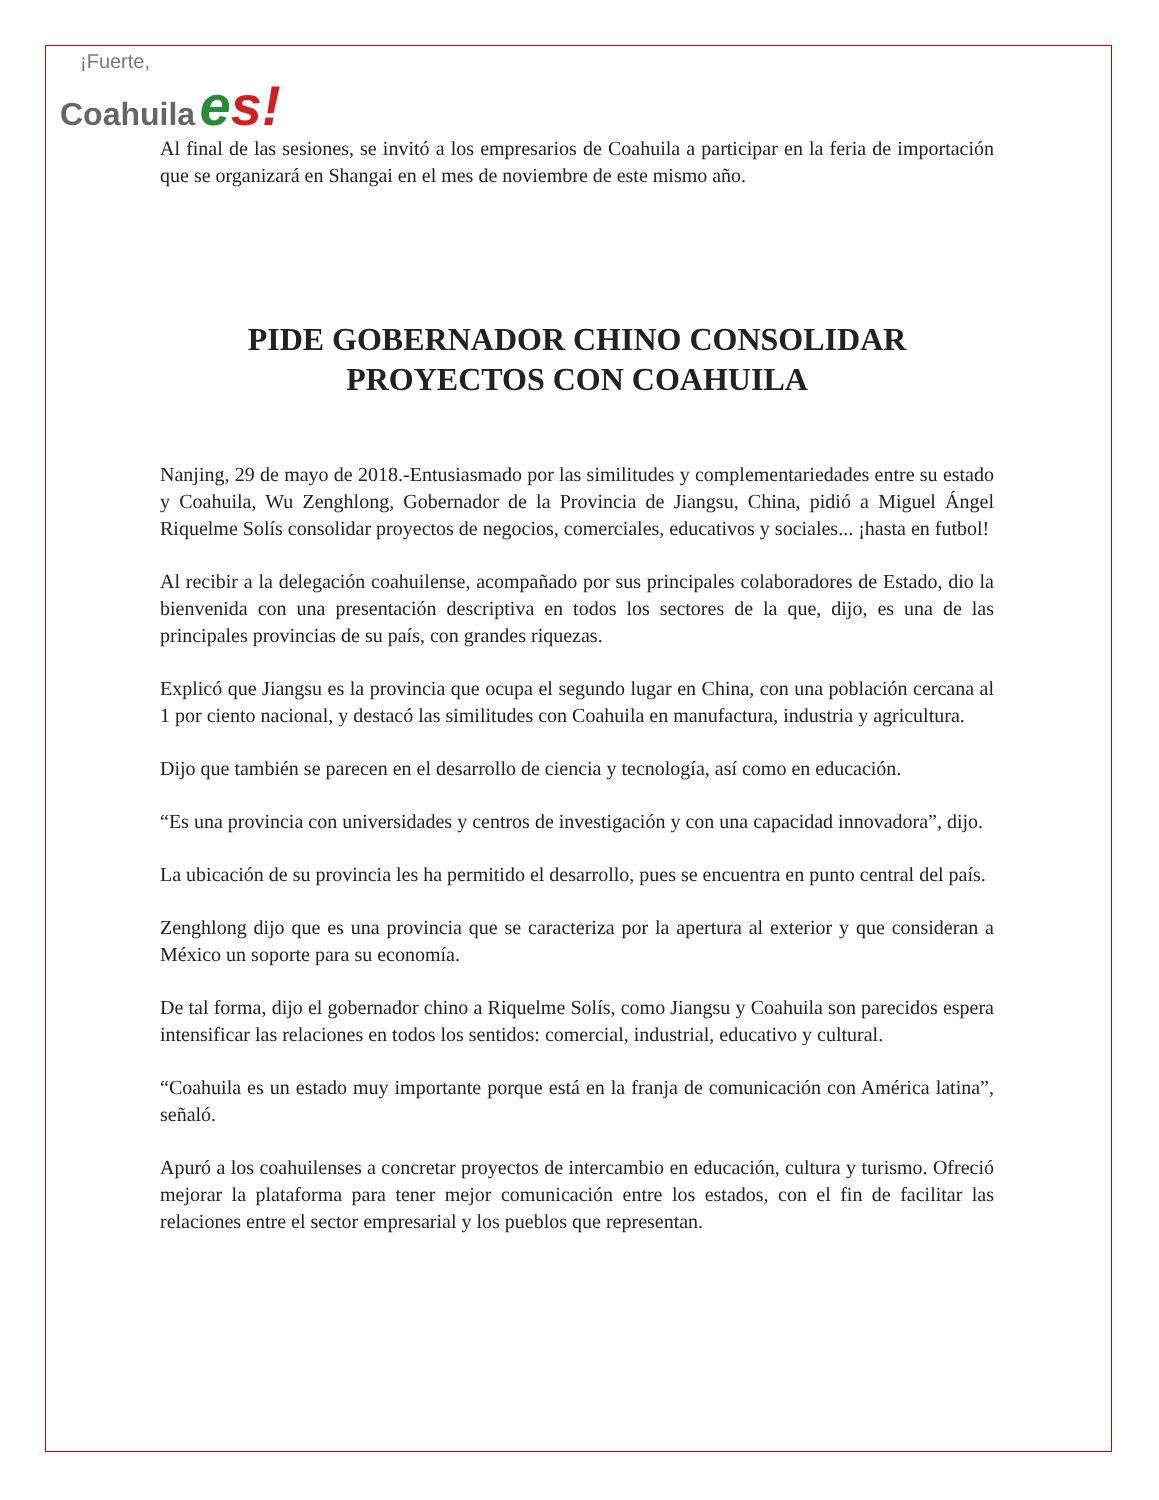¡Fuerte,
Coahuila es!
Al final de las sesiones, se invitó a los empresarios de Coahuila a participar en la feria de importación que se organizará en Shangai en el mes de noviembre de este mismo año.
PIDE GOBERNADOR CHINO CONSOLIDAR PROYECTOS CON COAHUILA
Nanjing, 29 de mayo de 2018.-Entusiasmado por las similitudes y complementariedades entre su estado y Coahuila, Wu Zenghlong, Gobernador de la Provincia de Jiangsu, China, pidió a Miguel Ángel Riquelme Solís consolidar proyectos de negocios, comerciales, educativos y sociales... ¡hasta en futbol!
Al recibir a la delegación coahuilense, acompañado por sus principales colaboradores de Estado, dio la bienvenida con una presentación descriptiva en todos los sectores de la que, dijo, es una de las principales provincias de su país, con grandes riquezas.
Explicó que Jiangsu es la provincia que ocupa el segundo lugar en China, con una población cercana al 1 por ciento nacional, y destacó las similitudes con Coahuila en manufactura, industria y agricultura.
Dijo que también se parecen en el desarrollo de ciencia y tecnología, así como en educación.
“Es una provincia con universidades y centros de investigación y con una capacidad innovadora”, dijo.
La ubicación de su provincia les ha permitido el desarrollo, pues se encuentra en punto central del país.
Zenghlong dijo que es una provincia que se caracteriza por la apertura al exterior y que consideran a México un soporte para su economía.
De tal forma, dijo el gobernador chino a Riquelme Solís, como Jiangsu y Coahuila son parecidos espera intensificar las relaciones en todos los sentidos: comercial, industrial, educativo y cultural.
“Coahuila es un estado muy importante porque está en la franja de comunicación con América latina”, señaló.
Apuró a los coahuilenses a concretar proyectos de intercambio en educación, cultura y turismo. Ofreció mejorar la plataforma para tener mejor comunicación entre los estados, con el fin de facilitar las relaciones entre el sector empresarial y los pueblos que representan.